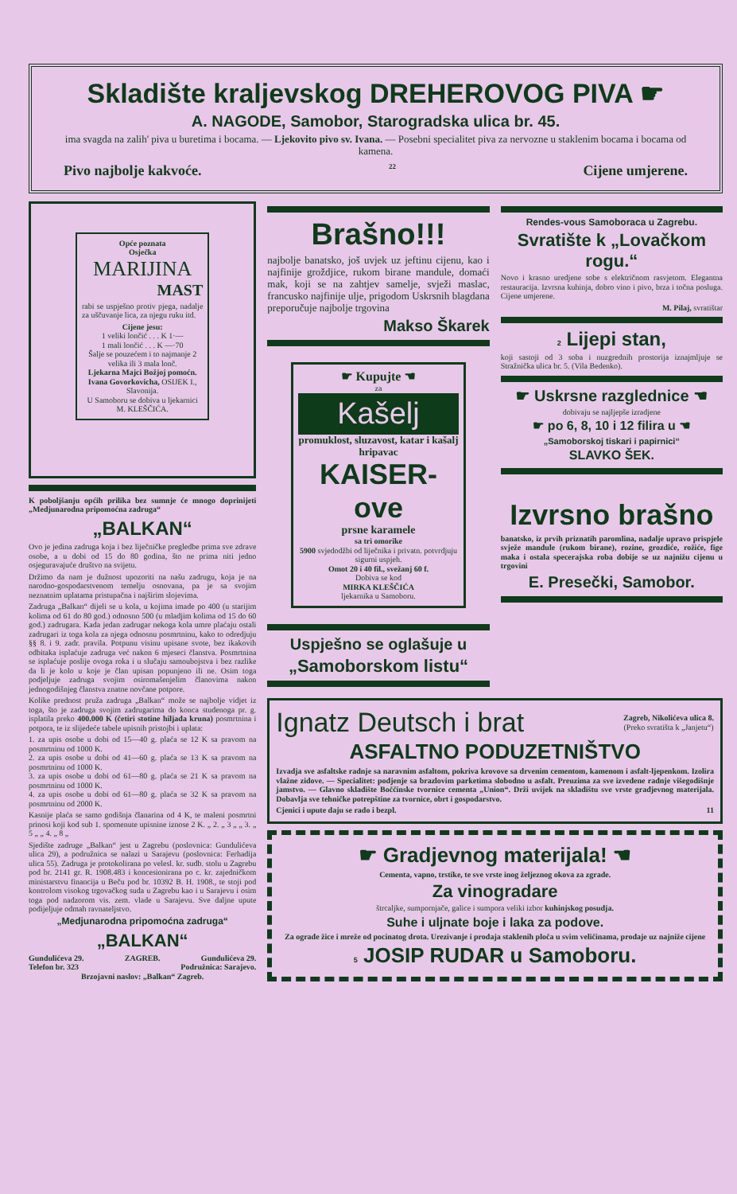Skladište kraljevskog DREHEROVOG PIVA ☛
A. NAGODE, Samobor, Starogradska ulica br. 45.
ima svagda na zalih' piva u buretima i bocama. — Ljekovito pivo sv. Ivana. — Posebni specialitet piva za nervozne u staklenim bocama i bocama od kamena.
Pivo najbolje kakvoće. 22 Cijene umjerene.
Opće poznata
Osječka
MARIJINA
MAST
rabi se uspješno protiv pjega, nadalje za uščuvanje lica, za njegu ruku itd.
Cijene jesu:
1 veliki lončić . . . K 1·—
1 mali lončić . . . K —·70
Šalje se pouzećem i to najmanje 2 velika ili 3 mala lonč.
Ljekarna Majci Božjoj pomoćn. Ivana Govorkovicha, OSIJEK I., Slavonija.
U Samoboru se dobiva u ljekarnici M. KLEŠČIĆA.
K poboljšanju općih prilika bez sumnje će mnogo doprinijeti „Medjunarodna pripomoćna zadruga“
„BALKAN“
Ovo je jedina zadruga koja i bez liječničke pregledbe prima sve zdrave osobe, a u dobi od 15 do 80 godina, što ne prima niti jedno osjeguravajuće društvo na svijetu.
Držimo da nam je dužnost upozoriti na našu zadrugu, koja je na narodno-gospodarstvenom temelju osnovana, pa je sa svojim neznatnim uplatama pristupačna i najširim slojevima.
Zadruga „Balkan“ dijeli se u kola, u kojima imade po 400 (u starijim kolima od 61 do 80 god.) odnosno 500 (u mladjim kolima od 15 do 60 god.) zadrugara. Kada jedan zadrugar nekoga kola umre plaćaju ostali zadrugari iz toga kola za njega odnosnu posmrtninu, kako to odredjuju §§ 8. i 9. zadr. pravila. Potpunu visinu upisane svote, bez ikakovih odbitaka isplaćuje zadruga već nakon 6 mjeseci članstva. Posmrtnina se isplaćuje poslije ovoga roka i u slučaju samoubojstva i bez razlike da li je kolo u koje je član upisan popunjeno ili ne. Osim toga podjeljuje zadruga svojim osiromašenjelim članovima nakon jednogodišnjeg članstva znatne novčane potpore.
Kolike prednost pruža zadruga „Balkan“ može se najbolje vidjet iz toga, što je zadruga svojim zadrugarima do konca studenoga pr. g. isplatila preko 400.000 K (četiri stotine hiljada kruna) posmrtnina i potpora, te iz slijedeće tabele upisnih pristojbi i uplata:
1. za upis osobe u dobi od 15—40 g. plaća se 12 K sa pravom na posmrtninu od 1000 K.
2. za upis osobe u dobi od 41—60 g. plaća se 13 K sa pravom na posmrtninu od 1000 K.
3. za upis osobe u dobi od 61—80 g. plaća se 21 K sa pravom na posmrtninu od 1000 K.
4. za upis osobe u dobi od 61—80 g. plaća se 32 K sa pravom na posmrtninu od 2000 K.
Kasnije plaća se samo godišnja članarina od 4 K, te maleni posmrtni prinosi koji kod sub 1. spomenute upisnine iznose 2 K. „ 2. „ 3 „ „ 3. „ 5 „ „ 4. „ 8 „
Sjedište zadruge „Balkan“ jest u Zagrebu (poslovnica: Gundulićeva ulica 29), a podružnica se nalazi u Sarajevu (poslovnica: Ferhadija ulica 55). Zadruga je protokolirana po velesl. kr. sudb. stolu u Zagrebu pod br. 2141 gr. R. 1908.483 i koncesionirana po c. kr. zajedničkom ministarstvu financija u Beču pod br. 10392 B. H. 1908., te stoji pod kontrolom visokog trgovačkog suda u Zagrebu kao i u Sarajevu i osim toga pod nadzorom vis. zem. vlade u Sarajevu. Sve daljne upute podijeljuje odmah ravnateljstvo.
„Medjunarodna pripomoćna zadruga“
„BALKAN“
Gundulićeva 29. ZAGREB. Gundulićeva 29.
Telefon br. 323 Podružnica: Sarajevo.
Brzojavni naslov: „Balkan“ Zagreb.
Brašno!!!
najbolje banatsko, još uvjek uz jeftinu cijenu, kao i najfinije groždjice, rukom birane mandule, domaći mak, koji se na zahtjev samelje, svježi maslac, francusko najfinije ulje, prigodom Uskrsnih blagdana preporučuje najbolje trgovina
Makso Škarek
☛ Kupujte ☚
za
Kašelj
promuklost, sluzavost, katar i kašalj hripavac
KAISER-ove
prsne karamele
sa tri omorike
5900 svjedodžbi od liječnika i privatn. potvrdjuju sigurni uspjeh.
Omot 20 i 40 fil., svežanj 60 f.
Dobiva se kod
MIRKA KLEŠČIĆA
ljekarnika u Samoboru.
Uspješno se oglašuje u
„Samoborskom listu“
Rendes-vous Samoboraca u Zagrebu.
Svratište k „Lovačkom rogu.“
Novo i krasno uredjene sobe s električnom rasvjetom. Elegantna restauracija. Izvrsna kuhinja, dobro vino i pivo, brza i točna posluga. Cijene umjerene.
M. Pilaj, svratištar
2 Lijepi stan,
koji sastoji od 3 soba i nuzgrednih prostorija iznajmljuje se Stražnička ulica br. 5. (Vila Bedenko).
☛ Uskrsne razglednice ☚
dobivaju se najljepše izradjene
☛ po 6, 8, 10 i 12 filira u ☚
„Samoborskoj tiskari i papirnici“
SLAVKO ŠEK.
Izvrsno brašno
banatsko, iz prvih priznatih paromlina, nadalje upravo prispjele svježe mandule (rukom birane), rozine, grozdiće, rožiće, fige maka i ostala specerajska roba dobije se uz najnižu cijenu u trgovini
E. Presečki, Samobor.
Ignatz Deutsch i brat Zagreb, Nikolićeva ulica 8.
(Preko svratišta k „Janjetu“)
ASFALTNO PODUZETNIŠTVO
Izvadja sve asfaltske radnje sa naravnim asfaltom, pokriva krovove sa drvenim cementom, kamenom i asfalt-ljepenkom. Izolira vlažne zidove. — Specialitet: podjenje sa brazlovim parketima slobodno u asfalt. Preuzima za sve izvedene radnje višegodišnje jamstvo. — Glavno skladište Boččinske tvornice cementa „Union“. Drži uvijek na skladištu sve vrste gradjevnog materijala. Dobavlja sve tehničke potrepštine za tvornice, obrt i gospodarstvo.
Cjenici i upute daju se rado i bezpl. 11
☛ Gradjevnog materijala! ☚
Cementa, vapno, trstike, te sve vrste inog željeznog okova za zgrade.
Za vinogradare
štrcaljke, sumpornjače, galice i sumpora veliki izbor kuhinjskog posudja.
Suhe i uljnate boje i laka za podove.
Za ograde žice i mreže od pocinatog drota. Urezivanje i prodaja staklenih ploča u svim veličinama, prodaje uz najniže cijene
5 JOSIP RUDAR u Samoboru.